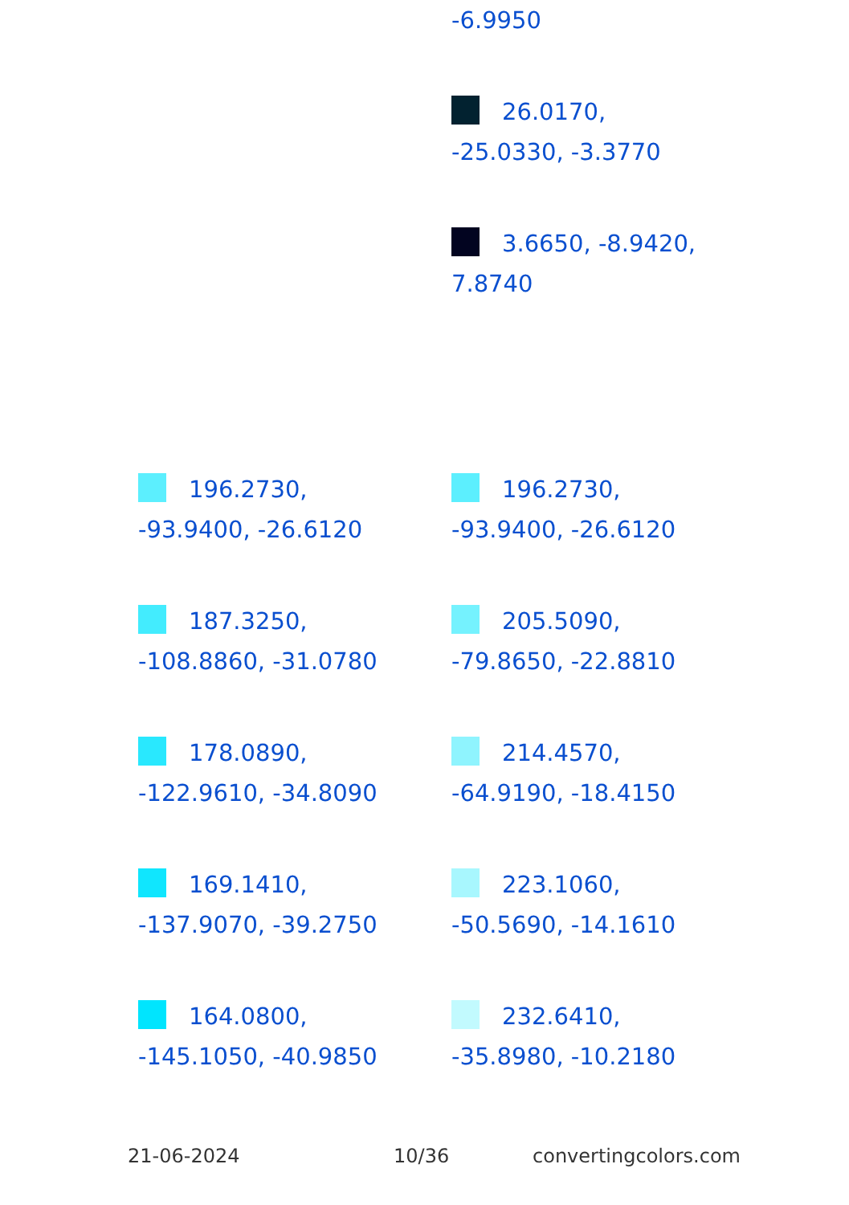-6.9950
26.0170, -25.0330, -3.3770
3.6650, -8.9420, 7.8740
196.2730, -93.9400, -26.6120
187.3250, -108.8860, -31.0780
178.0890, -122.9610, -34.8090
169.1410, -137.9070, -39.2750
164.0800, -145.1050, -40.9850
196.2730, -93.9400, -26.6120
205.5090, -79.8650, -22.8810
214.4570, -64.9190, -18.4150
223.1060, -50.5690, -14.1610
232.6410, -35.8980, -10.2180
21-06-2024 10/36 convertingcolors.com